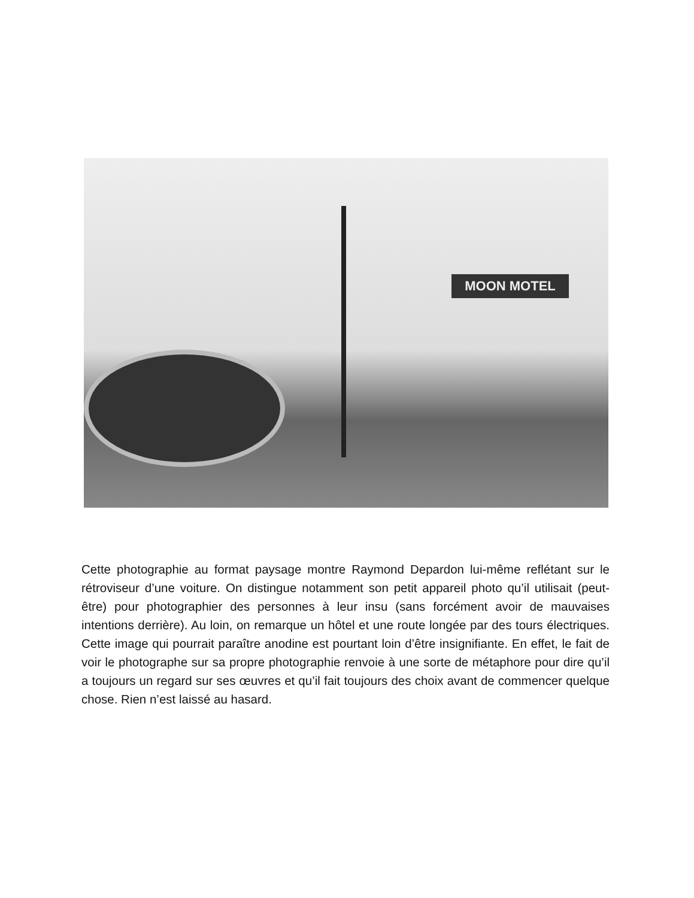MOON MOTEL
Cette photographie au format paysage montre Raymond Depardon lui-même reflétant sur le rétroviseur d’une voiture. On distingue notamment son petit appareil photo qu’il utilisait (peut-être) pour photographier des personnes à leur insu (sans forcément avoir de mauvaises intentions derrière). Au loin, on remarque un hôtel et une route longée par des tours électriques. Cette image qui pourrait paraître anodine est pourtant loin d’être insignifiante. En effet, le fait de voir le photographe sur sa propre photographie renvoie à une sorte de métaphore pour dire qu’il a toujours un regard sur ses œuvres et qu’il fait toujours des choix avant de commencer quelque chose. Rien n’est laissé au hasard.